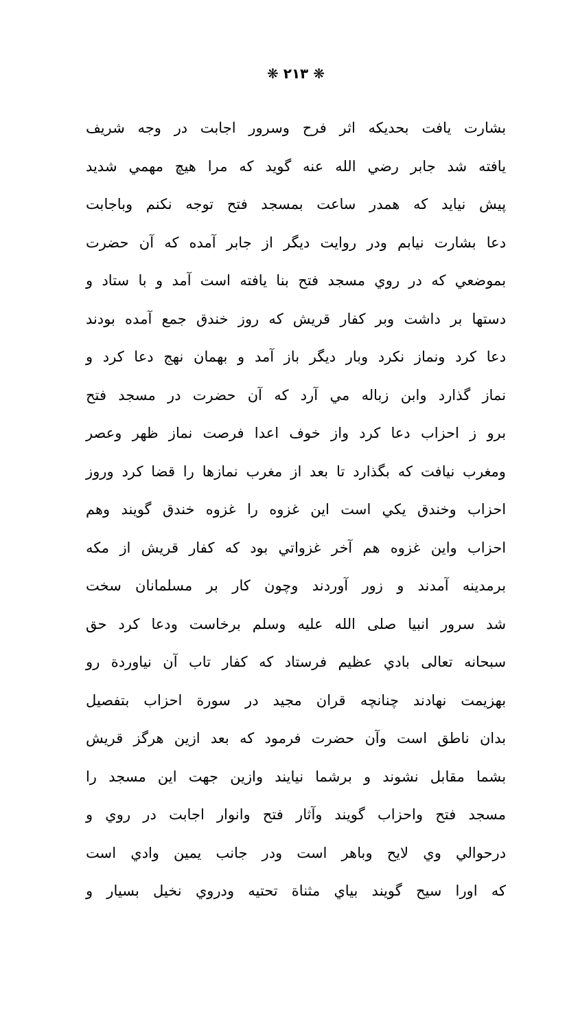❋ ٢١٣ ❋
بشارت يافت بحديكه اثر فرح وسرور اجابت در وجه شريف
يافته شد جابر رضي الله عنه گويد كه مرا هيچ مهمي شديد
پيش نيايد كه همدر ساعت بمسجد فتح توجه نكنم وباجابت
دعا بشارت نيابم ودر روايت ديگر از جابر آمده كه آن حضرت
بموضعي كه در روي مسجد فتح بنا يافته است آمد و با ستاد و
دستها بر داشت وبر كفار قريش كه روز خندق جمع آمده بودند
دعا كرد ونماز نكرد وبار ديگر باز آمد و بهمان نهج دعا كرد و
نماز گذارد وابن زباله مي آرد كه آن حضرت در مسجد فتح
برو ز احزاب دعا كرد واز خوف اعدا فرصت نماز ظهر وعصر
ومغرب نيافت كه بگذارد تا بعد از مغرب نمازها را قضا كرد وروز
احزاب وخندق يكي است اين غزوه را غزوه خندق گويند وهم
احزاب واين غزوه هم آخر غزواتي بود كه كفار قريش از مكه
برمدينه آمدند و زور آوردند وچون كار بر مسلمانان سخت
شد سرور انبيا صلى الله عليه وسلم برخاست ودعا كرد حق
سبحانه تعالى بادي عظيم فرستاد كه كفار تاب آن نياوردة رو
بهزيمت نهادند چنانچه قران مجيد در سورة احزاب بتفصيل
بدان ناطق است وآن حضرت فرمود كه بعد ازين هرگز قريش
بشما مقابل نشوند و برشما نيايند وازين جهت اين مسجد را
مسجد فتح واحزاب گويند وآثار فتح وانوار اجابت در روي و
درحوالي وي لايح وباهر است ودر جانب يمين وادي است
كه اورا سيح گويند بياي مثناة تحتيه ودروي نخيل بسيار و